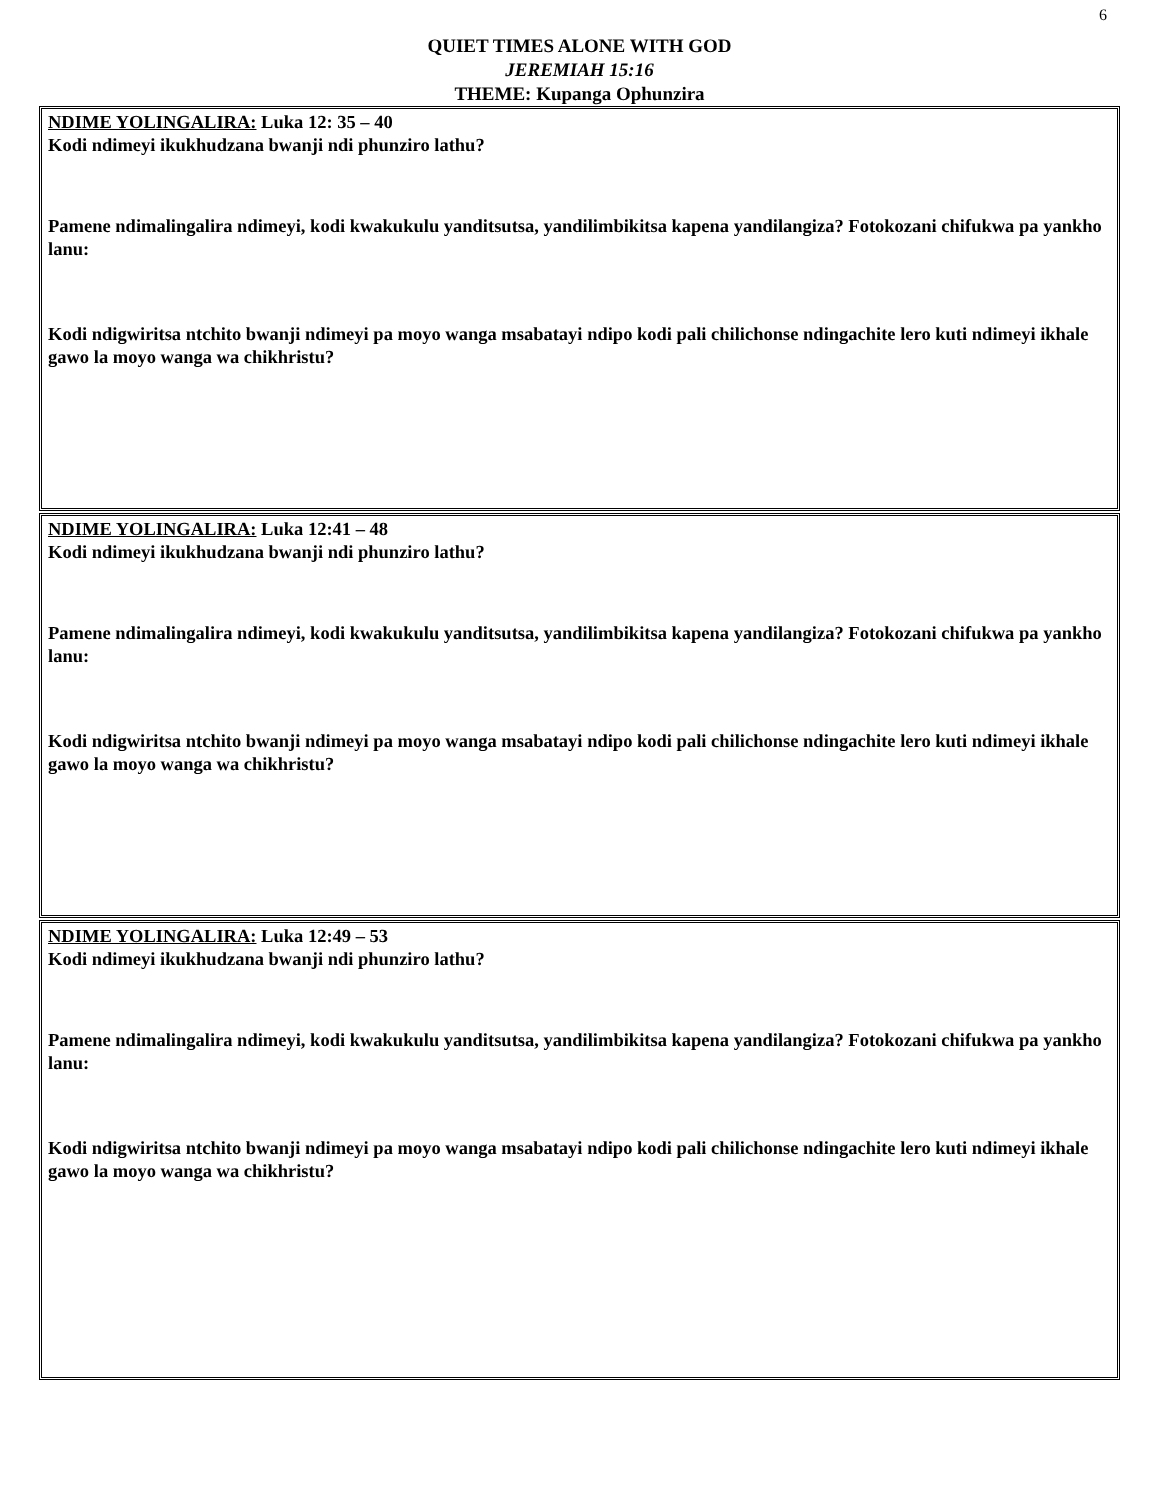6
QUIET TIMES ALONE WITH GOD
JEREMIAH 15:16
THEME: Kupanga Ophunzira
NDIME YOLINGALIRA: Luka 12: 35 – 40
Kodi ndimeyi ikukhudzana bwanji ndi phunziro lathu?
Pamene ndimalingalira ndimeyi, kodi kwakukulu yanditsutsa, yandilimbikitsa kapena yandilangiza? Fotokozani chifukwa pa yankho lanu:
Kodi ndigwiritsa ntchito bwanji ndimeyi pa moyo wanga msabatayi ndipo kodi pali chilichonse ndingachite lero kuti ndimeyi ikhale gawo la moyo wanga wa chikhristu?
NDIME YOLINGALIRA: Luka 12:41 – 48
Kodi ndimeyi ikukhudzana bwanji ndi phunziro lathu?
Pamene ndimalingalira ndimeyi, kodi kwakukulu yanditsutsa, yandilimbikitsa kapena yandilangiza? Fotokozani chifukwa pa yankho lanu:
Kodi ndigwiritsa ntchito bwanji ndimeyi pa moyo wanga msabatayi ndipo kodi pali chilichonse ndingachite lero kuti ndimeyi ikhale gawo la moyo wanga wa chikhristu?
NDIME YOLINGALIRA: Luka 12:49 – 53
Kodi ndimeyi ikukhudzana bwanji ndi phunziro lathu?
Pamene ndimalingalira ndimeyi, kodi kwakukulu yanditsutsa, yandilimbikitsa kapena yandilangiza? Fotokozani chifukwa pa yankho lanu:
Kodi ndigwiritsa ntchito bwanji ndimeyi pa moyo wanga msabatayi ndipo kodi pali chilichonse ndingachite lero kuti ndimeyi ikhale gawo la moyo wanga wa chikhristu?